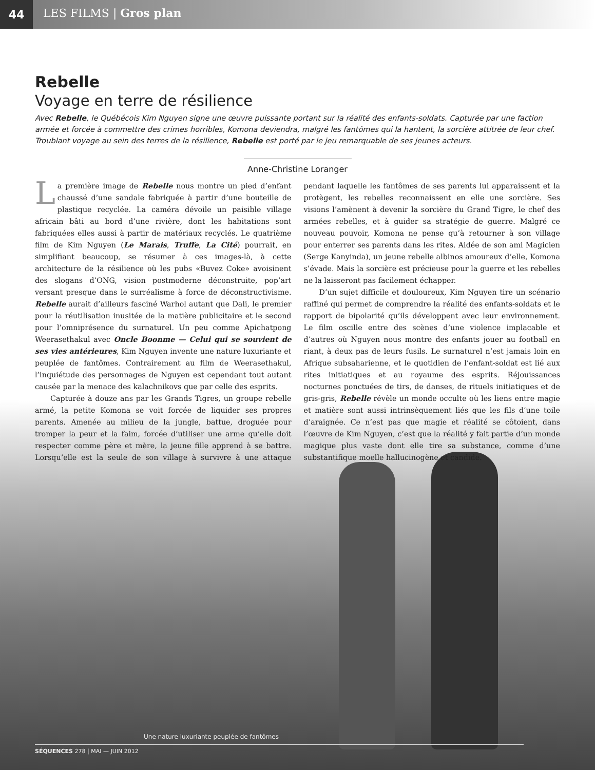44
LES FILMS | Gros plan
Rebelle
Voyage en terre de résilience
Avec Rebelle, le Québécois Kim Nguyen signe une œuvre puissante portant sur la réalité des enfants-soldats. Capturée par une faction armée et forcée à commettre des crimes horribles, Komona deviendra, malgré les fantômes qui la hantent, la sorcière attitrée de leur chef. Troublant voyage au sein des terres de la résilience, Rebelle est porté par le jeu remarquable de ses jeunes acteurs.
Anne-Christine Loranger
La première image de Rebelle nous montre un pied d’enfant chaussé d’une sandale fabriquée à partir d’une bouteille de plastique recyclée. La caméra dévoile un paisible village africain bâti au bord d’une rivière, dont les habitations sont fabriquées elles aussi à partir de matériaux recyclés. Le quatrième film de Kim Nguyen (Le Marais, Truffe, La Cité) pourrait, en simplifiant beaucoup, se résumer à ces images-là, à cette architecture de la résilience où les pubs «Buvez Coke» avoisinent des slogans d’ONG, vision postmoderne déconstruite, pop’art versant presque dans le surréalisme à force de déconstructivisme. Rebelle aurait d’ailleurs fasciné Warhol autant que Dali, le premier pour la réutilisation inusitée de la matière publicitaire et le second pour l’omniprésence du surnaturel. Un peu comme Apichatpong Weerasethakul avec Oncle Boonme — Celui qui se souvient de ses vies antérieures, Kim Nguyen invente une nature luxuriante et peuplée de fantômes. Contrairement au film de Weerasethakul, l’inquiétude des personnages de Nguyen est cependant tout autant causée par la menace des kalachnikovs que par celle des esprits.
Capturée à douze ans par les Grands Tigres, un groupe rebelle armé, la petite Komona se voit forcée de liquider ses propres parents. Amenée au milieu de la jungle, battue, droguée pour tromper la peur et la faim, forcée d’utiliser une arme qu’elle doit respecter comme père et mère, la jeune fille apprend à se battre. Lorsqu’elle est la seule de son village à survivre à une attaque pendant laquelle les fantômes de ses parents lui apparaissent et la protègent, les rebelles reconnaissent en elle une sorcière. Ses visions l’amènent à devenir la sorcière du Grand Tigre, le chef des armées rebelles, et à guider sa stratégie de guerre. Malgré ce nouveau pouvoir, Komona ne pense qu’à retourner à son village pour enterrer ses parents dans les rites. Aidée de son ami Magicien (Serge Kanyinda), un jeune rebelle albinos amoureux d’elle, Komona s’évade. Mais la sorcière est précieuse pour la guerre et les rebelles ne la laisseront pas facilement échapper.
D’un sujet difficile et douloureux, Kim Nguyen tire un scénario raffiné qui permet de comprendre la réalité des enfants-soldats et le rapport de bipolarité qu’ils développent avec leur environnement. Le film oscille entre des scènes d’une violence implacable et d’autres où Nguyen nous montre des enfants jouer au football en riant, à deux pas de leurs fusils. Le surnaturel n’est jamais loin en Afrique subsaharienne, et le quotidien de l’enfant-soldat est lié aux rites initiatiques et au royaume des esprits. Réjouissances nocturnes ponctuées de tirs, de danses, de rituels initiatiques et de gris-gris, Rebelle révèle un monde occulte où les liens entre magie et matière sont aussi intrinsèquement liés que les fils d’une toile d’araignée. Ce n’est pas que magie et réalité se côtoient, dans l’œuvre de Kim Nguyen, c’est que la réalité y fait partie d’un monde magique plus vaste dont elle tire sa substance, comme d’une substantifique moelle hallucinogène et candide.
Une nature luxuriante peuplée de fantômes
SÉQUENCES 278 | MAI — JUIN 2012